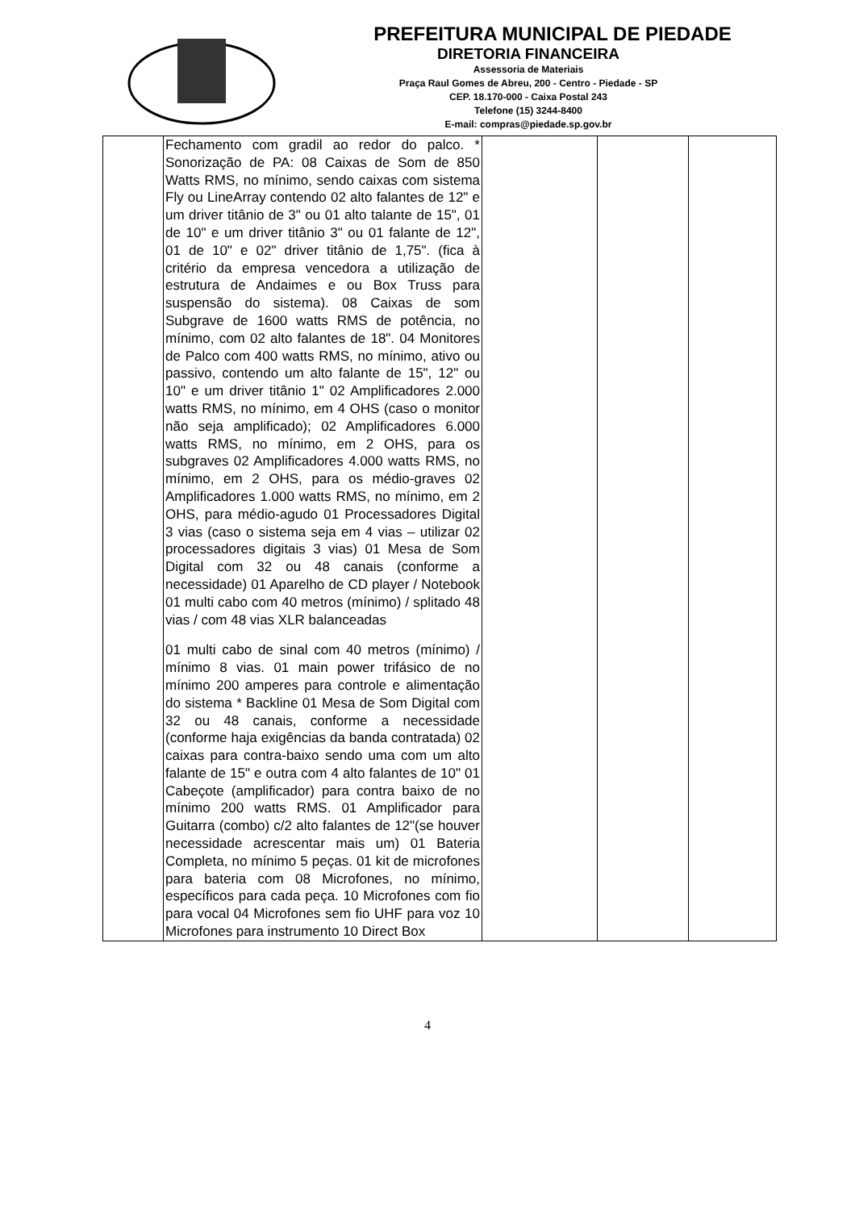PREFEITURA MUNICIPAL DE PIEDADE
DIRETORIA FINANCEIRA
Assessoria de Materiais
Praça Raul Gomes de Abreu, 200 - Centro - Piedade - SP
CEP. 18.170-000 - Caixa Postal 243
Telefone (15) 3244-8400
E-mail: compras@piedade.sp.gov.br
| | Fechamento com gradil ao redor do palco. * Sonorização de PA: 08 Caixas de Som de 850 Watts RMS, no mínimo, sendo caixas com sistema Fly ou LineArray contendo 02 alto falantes de 12" e um driver titânio de 3" ou 01 alto talante de 15", 01 de 10" e um driver titânio 3" ou 01 falante de 12", 01 de 10" e 02" driver titânio de 1,75". (fica à critério da empresa vencedora a utilização de estrutura de Andaimes e ou Box Truss para suspensão do sistema). 08 Caixas de som Subgrave de 1600 watts RMS de potência, no mínimo, com 02 alto falantes de 18". 04 Monitores de Palco com 400 watts RMS, no mínimo, ativo ou passivo, contendo um alto falante de 15", 12" ou 10" e um driver titânio 1" 02 Amplificadores 2.000 watts RMS, no mínimo, em 4 OHS (caso o monitor não seja amplificado); 02 Amplificadores 6.000 watts RMS, no mínimo, em 2 OHS, para os subgraves 02 Amplificadores 4.000 watts RMS, no mínimo, em 2 OHS, para os médio-graves 02 Amplificadores 1.000 watts RMS, no mínimo, em 2 OHS, para médio-agudo 01 Processadores Digital 3 vias (caso o sistema seja em 4 vias – utilizar 02 processadores digitais 3 vias) 01 Mesa de Som Digital com 32 ou 48 canais (conforme a necessidade) 01 Aparelho de CD player / Notebook 01 multi cabo com 40 metros (mínimo) / splitado 48 vias / com 48 vias XLR balanceadas 01 multi cabo de sinal com 40 metros (mínimo) / mínimo 8 vias. 01 main power trifásico de no mínimo 200 amperes para controle e alimentação do sistema * Backline 01 Mesa de Som Digital com 32 ou 48 canais, conforme a necessidade (conforme haja exigências da banda contratada) 02 caixas para contra-baixo sendo uma com um alto falante de 15" e outra com 4 alto falantes de 10" 01 Cabeçote (amplificador) para contra baixo de no mínimo 200 watts RMS. 01 Amplificador para Guitarra (combo) c/2 alto falantes de 12"(se houver necessidade acrescentar mais um) 01 Bateria Completa, no mínimo 5 peças. 01 kit de microfones para bateria com 08 Microfones, no mínimo, específicos para cada peça. 10 Microfones com fio para vocal 04 Microfones sem fio UHF para voz 10 Microfones para instrumento 10 Direct Box | | | |
4